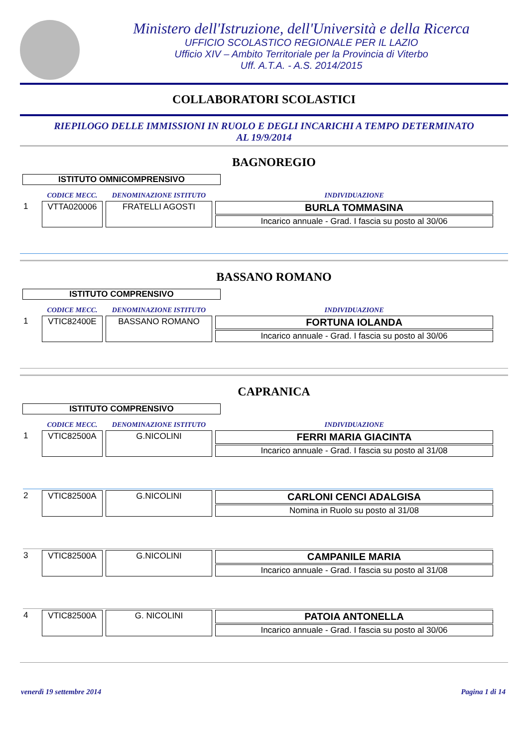Ministero dell'Istruzione, dell'Università e della Ricerca
UFFICIO SCOLASTICO REGIONALE PER IL LAZIO
Ufficio XIV – Ambito Territoriale per la Provincia di Viterbo
Uff. A.T.A. - A.S. 2014/2015
COLLABORATORI SCOLASTICI
RIEPILOGO DELLE IMMISSIONI IN RUOLO E DEGLI INCARICHI A TEMPO DETERMINATO
AL 19/9/2014
BAGNOREGIO
ISTITUTO OMNICOMPRENSIVO
| | CODICE MECC. | DENOMINAZIONE ISTITUTO | INDIVIDUAZIONE |
| --- | --- | --- | --- |
| 1 | VTTA020006 | FRATELLI AGOSTI | BURLA TOMMASINA |
| | | | Incarico annuale - Grad. I fascia su posto al 30/06 |
BASSANO ROMANO
ISTITUTO COMPRENSIVO
| | CODICE MECC. | DENOMINAZIONE ISTITUTO | INDIVIDUAZIONE |
| --- | --- | --- | --- |
| 1 | VTIC82400E | BASSANO ROMANO | FORTUNA IOLANDA |
| | | | Incarico annuale - Grad. I fascia su posto al 30/06 |
CAPRANICA
ISTITUTO COMPRENSIVO
| | CODICE MECC. | DENOMINAZIONE ISTITUTO | INDIVIDUAZIONE |
| --- | --- | --- | --- |
| 1 | VTIC82500A | G.NICOLINI | FERRI MARIA GIACINTA |
| | | | Incarico annuale - Grad. I fascia su posto al 31/08 |
| 2 | VTIC82500A | G.NICOLINI | CARLONI CENCI ADALGISA |
| | | | Nomina in Ruolo su posto al 31/08 |
| 3 | VTIC82500A | G.NICOLINI | CAMPANILE MARIA |
| | | | Incarico annuale - Grad. I fascia su posto al 31/08 |
| 4 | VTIC82500A | G. NICOLINI | PATOIA ANTONELLA |
| | | | Incarico annuale - Grad. I fascia su posto al 30/06 |
venerdì 19 settembre 2014 Pagina 1 di 14